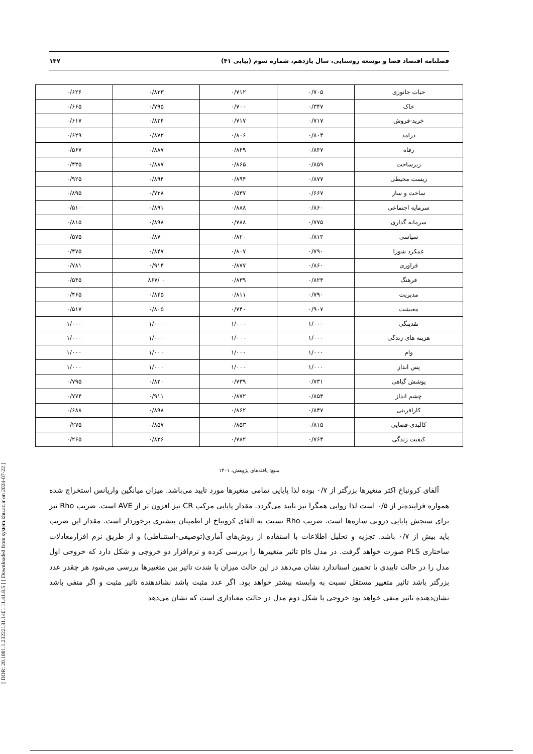[ DOR: 20.1001.1.23222131.1401.11.41.8.5 ] [ Downloaded from system.khu.ac.ir on 2024-07-22 ]
فصلنامه اقتصاد فضا و توسعه روستایی، سال یازدهم، شماره سوم (پیاپی ۴۱) ۱۴۷
| حیات جانوری | ۰/۷۰۵ | ۰/۷۱۲ | ۰/۸۳۳ | ۰/۶۲۶ |
| خاک | ۰/۳۴۷ | ۰/۷۰۰ | ۰/۷۹۵ | ۰/۶۶۵ |
| خرید-فروش | ۰/۷۱۷ | ۰/۷۱۷ | ۰/۸۲۴ | ۰/۶۱۷ |
| درامد | ۰/۸۰۴ | ۰/۸۰۶ | ۰/۸۷۲ | ۰/۶۲۹ |
| رفاه | ۰/۸۴۷ | ۰/۸۴۹ | ۰/۸۸۷ | ۰/۵۶۷ |
| زیرساخت | ۰/۸۵۹ | ۰/۸۶۵ | ۰/۸۸۷ | ۰/۴۳۵ |
| زیست محیطی | ۰/۸۷۷ | ۰/۸۹۴ | ۰/۸۹۴ | ۰/۹۲۵ |
| ساخت و ساز | ۰/۶۶۷ | ۰/۵۳۷ | ۰/۷۳۸ | ۰/۸۹۵ |
| سرمایه اجتماعی | ۰/۸۶۰ | ۰/۸۸۸ | ۰/۸۹۱ | ۰/۵۱۰ |
| سرمایه گذاری | ۰/۷۷۵ | ۰/۷۸۸ | ۰/۸۹۸ | ۰/۸۱۵ |
| سیاسی | ۰/۸۱۳ | ۰/۸۲۰ | ۰/۸۷۰ | ۰/۵۷۵ |
| عمکرد شورا | ۰/۷۹۰ | ۰/۸۰۷ | ۰/۸۴۷ | ۰/۴۷۵ |
| فراوری | ۰/۸۶۰ | ۰/۸۷۷ | ۰/۹۱۴ | ۰/۷۸۱ |
| فرهنگ | ۰/۸۲۴ | ۰/۸۳۹ | ۰ /۸۶۷ | ۰/۵۴۵ |
| مدیریت | ۰/۷۹۰ | ۰/۸۱۱ | ۰/۸۴۵ | ۰/۴۶۵ |
| معیشت | ۰/۹۰۷ | ۰/۷۴۰ | ۰/۸۰۵ | ۰/۵۱۷ |
| نقدینگی | ۱/۰۰۰ | ۱/۰۰۰ | ۱/۰۰۰ | ۱/۰۰۰ |
| هزینه های زندگی | ۱/۰۰۰ | ۱/۰۰۰ | ۱/۰۰۰ | ۱/۰۰۰ |
| وام | ۱/۰۰۰ | ۱/۰۰۰ | ۱/۰۰۰ | ۱/۰۰۰ |
| پس انداز | ۱/۰۰۰ | ۱/۰۰۰ | ۱/۰۰۰ | ۱/۰۰۰ |
| پوشش گیاهی | ۰/۷۳۱ | ۰/۷۳۹ | ۰/۸۲۰ | ۰/۷۹۵ |
| چشم انداز | ۰/۸۵۴ | ۰/۸۷۲ | ۰/۹۱۱ | ۰/۷۷۴ |
| کارافرینی | ۰/۸۴۷ | ۰/۸۶۲ | ۰/۸۹۸ | ۰/۶۸۸ |
| کالبدی-فضایی | ۰/۸۱۵ | ۰/۸۵۳ | ۰/۸۵۷ | ۰/۲۷۵ |
| کیفیت زندگی | ۰/۷۶۴ | ۰/۷۸۲ | ۰/۸۲۶ | ۰/۲۶۵ |
منبع: یافته‌های پژوهش، ۱۴۰۱
آلفای کرونباخ اکثر متغیرها بزرگتر از ۰/۷ بوده لذا پایایی تمامی متغیرها مورد تایید می‌باشد. میزان میانگین واریانس استخراج شده همواره فزاینده‌تر از ۰/۵ است لذا روایی همگرا نیز تایید می‌گردد. مقدار پایایی مرکب CR نیز افزون تر از AVE است. ضریب Rho نیز برای سنجش پایایی درونی سازه‌ها است. ضریب Rho نسبت به آلفای کرونباخ از اطمینان بیشتری برخوردار است. مقدار این ضریب باید بیش از ۰/۷ باشد. تجزیه و تحلیل اطلاعات با استفاده از روش‌های آماری(توصیفی-استنباطی) و از طریق نرم افزارمعادلات ساختاری PLS صورت خواهد گرفت. در مدل pls تاثیر متغییرها را بررسی کرده و نرم‌افزار دو خروجی و شکل دارد که خروجی اول مدل را در حالت تاییدی یا تخمین استاندارد نشان می‌دهد در این حالت میزان یا شدت تاثیر بین متغییرها بررسی می‌شود هر چقدر عدد بزرگتر باشد تاثیر متغییر مستقل نسبت به وابسته بیشتر خواهد بود. اگر عدد مثبت باشد نشاندهنده تاثیر مثبت و اگر منفی باشد نشان‌دهنده تاثیر منفی خواهد بود خروجی یا شکل دوم مدل در حالت معناداری است که نشان می‌دهد